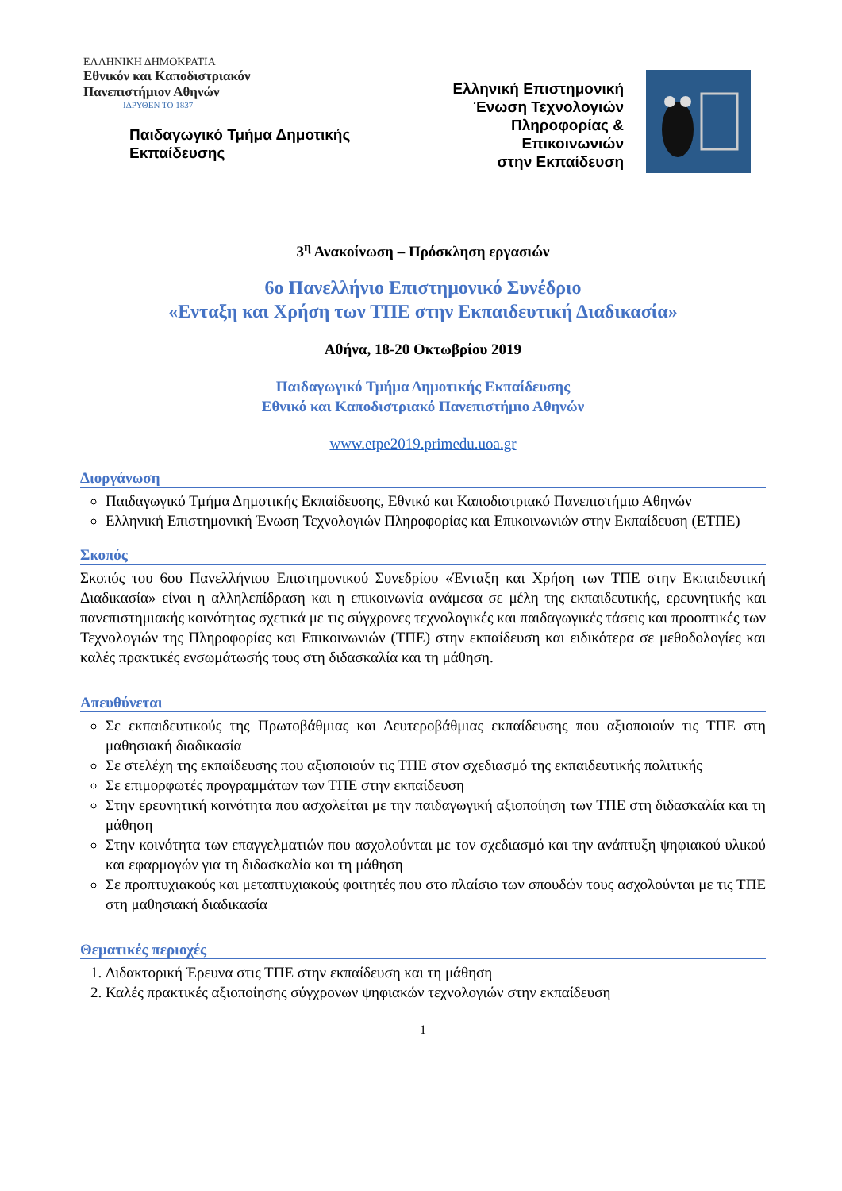ΕΛΛΗΝΙΚΗ ΔΗΜΟΚΡΑΤΙΑ
Εθνικόν και Καποδιστριακόν
Πανεπιστήμιον Αθηνών
ΙΔΡΥΘΕΝ ΤΟ 1837
Παιδαγωγικό Τμήμα Δημοτικής
Εκπαίδευσης
Ελληνική Επιστημονική
Ένωση Τεχνολογιών
Πληροφορίας &
Επικοινωνιών
στην Εκπαίδευση
3<sup>η</sup> Ανακοίνωση – Πρόσκληση εργασιών
6ο Πανελλήνιο Επιστημονικό Συνέδριο
«Ενταξη και Χρήση των ΤΠΕ στην Εκπαιδευτική Διαδικασία»
Αθήνα, 18-20 Οκτωβρίου 2019
Παιδαγωγικό Τμήμα Δημοτικής Εκπαίδευσης
Εθνικό και Καποδιστριακό Πανεπιστήμιο Αθηνών
www.etpe2019.primedu.uoa.gr
Διοργάνωση
Παιδαγωγικό Τμήμα Δημοτικής Εκπαίδευσης, Εθνικό και Καποδιστριακό Πανεπιστήμιο Αθηνών
Ελληνική Επιστημονική Ένωση Τεχνολογιών Πληροφορίας και Επικοινωνιών στην Εκπαίδευση (ΕΤΠΕ)
Σκοπός
Σκοπός του 6ου Πανελλήνιου Επιστημονικού Συνεδρίου «Ένταξη και Χρήση των ΤΠΕ στην Εκπαιδευτική Διαδικασία» είναι η αλληλεπίδραση και η επικοινωνία ανάμεσα σε μέλη της εκπαιδευτικής, ερευνητικής και πανεπιστημιακής κοινότητας σχετικά με τις σύγχρονες τεχνολογικές και παιδαγωγικές τάσεις και προοπτικές των Τεχνολογιών της Πληροφορίας και Επικοινωνιών (ΤΠΕ) στην εκπαίδευση και ειδικότερα σε μεθοδολογίες και καλές πρακτικές ενσωμάτωσής τους στη διδασκαλία και τη μάθηση.
Απευθύνεται
Σε εκπαιδευτικούς της Πρωτοβάθμιας και Δευτεροβάθμιας εκπαίδευσης που αξιοποιούν τις ΤΠΕ στη μαθησιακή διαδικασία
Σε στελέχη της εκπαίδευσης που αξιοποιούν τις ΤΠΕ στον σχεδιασμό της εκπαιδευτικής πολιτικής
Σε επιμορφωτές προγραμμάτων των ΤΠΕ στην εκπαίδευση
Στην ερευνητική κοινότητα που ασχολείται με την παιδαγωγική αξιοποίηση των ΤΠΕ στη διδασκαλία και τη μάθηση
Στην κοινότητα των επαγγελματιών που ασχολούνται με τον σχεδιασμό και την ανάπτυξη ψηφιακού υλικού και εφαρμογών για τη διδασκαλία και τη μάθηση
Σε προπτυχιακούς και μεταπτυχιακούς φοιτητές που στο πλαίσιο των σπουδών τους ασχολούνται με τις ΤΠΕ στη μαθησιακή διαδικασία
Θεματικές περιοχές
1. Διδακτορική Έρευνα στις ΤΠΕ στην εκπαίδευση και τη μάθηση
2. Καλές πρακτικές αξιοποίησης σύγχρονων ψηφιακών τεχνολογιών στην εκπαίδευση
1